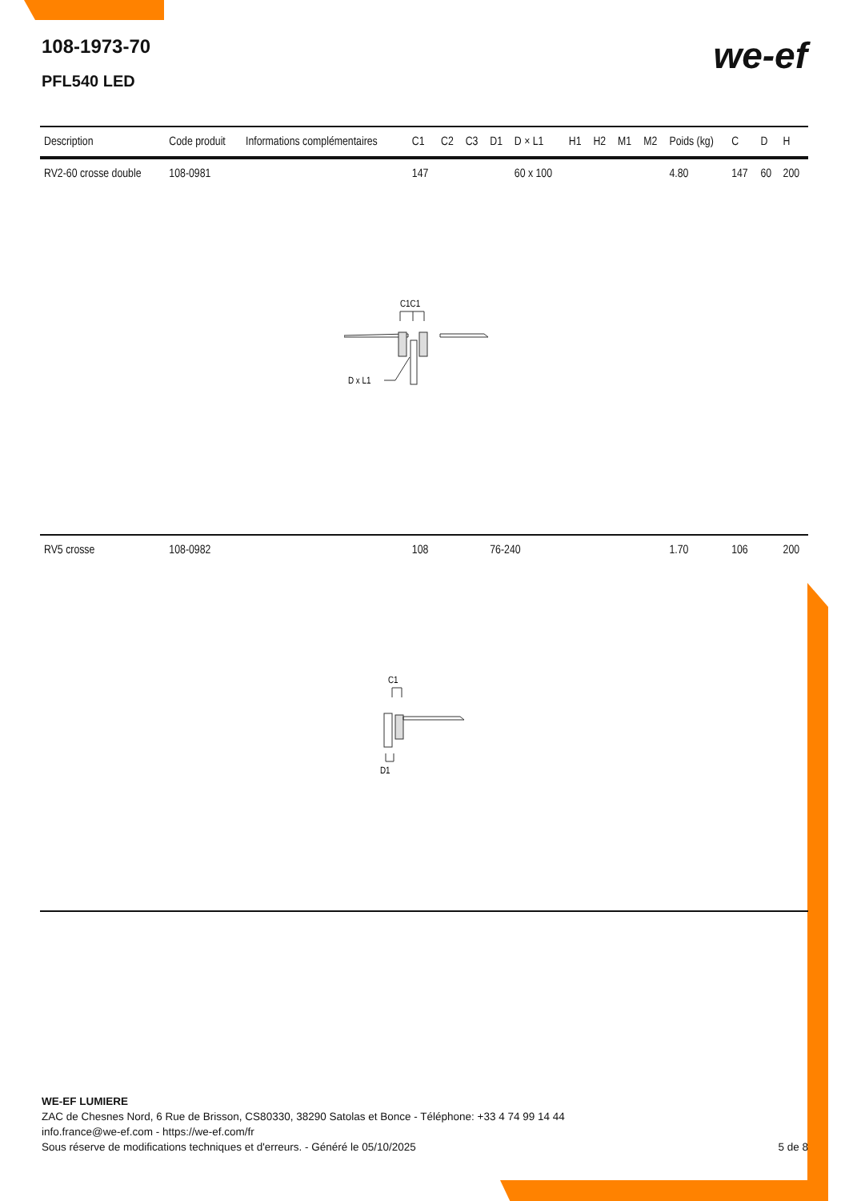108-1973-70
PFL540 LED
we-ef
| Description | Code produit | Informations complémentaires | C1 | C2 | C3 | D1 | D × L1 | H1 | H2 | M1 | M2 | Poids (kg) | C | D | H |
| --- | --- | --- | --- | --- | --- | --- | --- | --- | --- | --- | --- | --- | --- | --- | --- |
| RV2-60 crosse double | 108-0981 | | 147 | | | | 60 x 100 | | | | | 4.80 | 147 | 60 | 200 |
| C1C1 D x L1 | | | | | | | | | | | | | | | |
| RV5 crosse | 108-0982 | | 108 | | | 76-240 | | | | | | 1.70 | 106 | | 200 |
| C1 D1 | | | | | | | | | | | | | | | |
WE-EF LUMIERE
ZAC de Chesnes Nord, 6 Rue de Brisson, CS80330, 38290 Satolas et Bonce - Téléphone: +33 4 74 99 14 44
info.france@we-ef.com - https://we-ef.com/fr
Sous réserve de modifications techniques et d'erreurs. - Généré le 05/10/2025 5 de 8